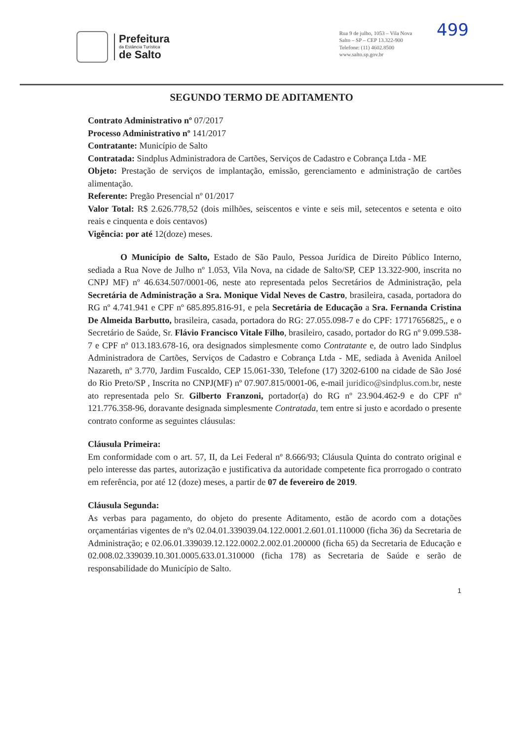Prefeitura
da Estância Turística
de Salto
Rua 9 de julho, 1053 – Vila Nova
Salto – SP – CEP 13.322-900
Telefone: (11) 4602.8500
www.salto.sp.gov.br
499
SEGUNDO TERMO DE ADITAMENTO
Contrato Administrativo nº 07/2017
Processo Administrativo nº 141/2017
Contratante: Município de Salto
Contratada: Sindplus Administradora de Cartões, Serviços de Cadastro e Cobrança Ltda - ME
Objeto: Prestação de serviços de implantação, emissão, gerenciamento e administração de cartões alimentação.
Referente: Pregão Presencial nº 01/2017
Valor Total: R$ 2.626.778,52 (dois milhões, seiscentos e vinte e seis mil, setecentos e setenta e oito reais e cinquenta e dois centavos)
Vigência: por até 12(doze) meses.
O Município de Salto, Estado de São Paulo, Pessoa Jurídica de Direito Público Interno, sediada a Rua Nove de Julho nº 1.053, Vila Nova, na cidade de Salto/SP, CEP 13.322-900, inscrita no CNPJ MF) nº 46.634.507/0001-06, neste ato representada pelos Secretários de Administração, pela Secretária de Administração a Sra. Monique Vidal Neves de Castro, brasileira, casada, portadora do RG nº 4.741.941 e CPF nº 685.895.816-91, e pela Secretária de Educação a Sra. Fernanda Cristina De Almeida Barbutto, brasileira, casada, portadora do RG: 27.055.098-7 e do CPF: 17717656825,, e o Secretário de Saúde, Sr. Flávio Francisco Vitale Filho, brasileiro, casado, portador do RG nº 9.099.538-7 e CPF nº 013.183.678-16, ora designados simplesmente como Contratante e, de outro lado Sindplus Administradora de Cartões, Serviços de Cadastro e Cobrança Ltda - ME, sediada à Avenida Aniloel Nazareth, nº 3.770, Jardim Fuscaldo, CEP 15.061-330, Telefone (17) 3202-6100 na cidade de São José do Rio Preto/SP , Inscrita no CNPJ(MF) nº 07.907.815/0001-06, e-mail juridico@sindplus.com.br, neste ato representada pelo Sr. Gilberto Franzoni, portador(a) do RG nº 23.904.462-9 e do CPF nº 121.776.358-96, doravante designada simplesmente Contratada, tem entre si justo e acordado o presente contrato conforme as seguintes cláusulas:
Cláusula Primeira:
Em conformidade com o art. 57, II, da Lei Federal nº 8.666/93; Cláusula Quinta do contrato original e pelo interesse das partes, autorização e justificativa da autoridade competente fica prorrogado o contrato em referência, por até 12 (doze) meses, a partir de 07 de fevereiro de 2019.
Cláusula Segunda:
As verbas para pagamento, do objeto do presente Aditamento, estão de acordo com a dotações orçamentárias vigentes de nºs 02.04.01.339039.04.122.0001.2.601.01.110000 (ficha 36) da Secretaria de Administração; e 02.06.01.339039.12.122.0002.2.002.01.200000 (ficha 65) da Secretaria de Educação e 02.008.02.339039.10.301.0005.633.01.310000 (ficha 178) as Secretaria de Saúde e serão de responsabilidade do Município de Salto.
1